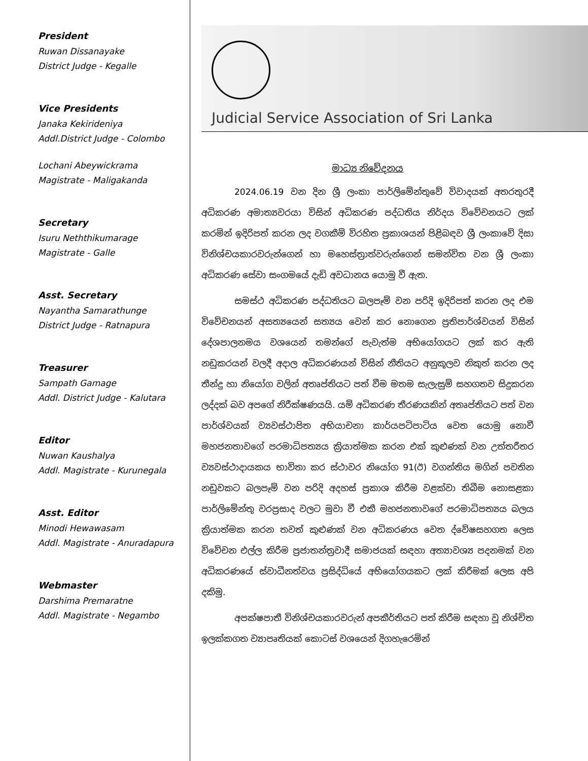President
Ruwan Dissanayake
District Judge - Kegalle
Vice Presidents
Janaka Kekirideniya
Addl.District Judge - Colombo
Lochani Abeywickrama
Magistrate - Maligakanda
Secretary
Isuru Neththikumarage
Magistrate - Galle
Asst. Secretary
Nayantha Samarathunge
District Judge - Ratnapura
Treasurer
Sampath Gamage
Addl. District Judge - Kalutara
Editor
Nuwan Kaushalya
Addl. Magistrate - Kurunegala
Asst. Editor
Minodi Hewawasam
Addl. Magistrate - Anuradapura
Webmaster
Darshima Premaratne
Addl. Magistrate - Negambo
Judicial Service Association of Sri Lanka
මාධ්‍ය නිවේදනය
2024.06.19 වන දින ශ්‍රී ලංකා පාර්ලිමේන්තුවේ විවාදයක් අතරතුරදී අධිකරණ අමාත්‍යවරයා විසින් අධිකරණ පද්ධතිය නිර්දය විවේචනයට ලක් කරමින් ඉදිරිපත් කරන ලද වගකීම් විරහිත ප්‍රකාශයන් පිළිබඳව ශ්‍රී ලංකාවේ දිසා විනිශ්චයකාරවරුන්ගෙන් හා මහෙස්ත්‍රාත්වරුන්ගෙන් සමන්විත වන ශ්‍රී ලංකා අධිකරණ සේවා සංගමයේ දැඩි අවධානය යොමු වී ඇත.
සමස්ථ අධිකරණ පද්ධතියට බලපෑම් වන පරිදි ඉදිරිපත් කරන ලද එම විවේචනයන් අසත්‍යයෙන් සත්‍යය වෙන් කර නොගෙන ප්‍රතිපාර්ශ්වයන් විසින් දේශපාලනමය වශයෙන් තමන්ගේ පැවැත්ම අභියෝගයට ලක් කර ඇති නඩුකරයන් වලදී අදාල අධිකරණයන් විසින් නීතියට අනුකූලව නිකුත් කරන ලද තීන්දු හා නියෝග වලින් අතෘප්තියට පත් වීම මතම සැලැසුම් සහගතව සිදුකරන ලද්දක් බව අපගේ නිරීක්ෂණයයි. යම් අධිකරණ තීරණයකින් අතෘප්තියට පත් වන පාර්ශ්වයක් ව්‍යවස්ථාපිත අභියාචනා කාර්යපටිපාටිය වෙත යොමු නොවී මහජනතාවගේ පරමාධිපත්‍යය ක්‍රියාත්මක කරන එක් කුළුණක් වන උත්තරීතර ව්‍යවස්ථාදායකය භාවිතා කර ස්ථාවර නියෝග 91(ඊ) වගන්තිය මගින් පවතින නඩුවකට බලපෑම් වන පරිදි අදහස් ප්‍රකාශ කිරීම වළක්වා තිබීම නොසළකා පාර්ලිමේන්තු වරප්‍රසාද වලට මුවා වී එකී මහජනතාවගේ පරමාධිපත්‍යය බලය ක්‍රියාත්මක කරන තවත් කුළුණක් වන අධිකරණය වෙත ද්වේෂසහගත ලෙස විවේචන එල්ල කිරීම ප්‍රජාතන්ත්‍රවාදී සමාජයක් සඳහා අත්‍යාවශ්‍ය පදනමක් වන අධිකරණයේ ස්වාධීනත්වය ප්‍රසිද්ධියේ අභියෝගයකට ලක් කිරීමක් ලෙස අපි දකිමු.
අපක්ෂපාතී විනිශ්චයකාරවරුන් අපකීර්තියට පත් කිරීම සඳහා වූ නිශ්චිත ඉලක්කගත ව්‍යාපෘතියක් කොටස් වශයෙන් දිගහැරෙමින්